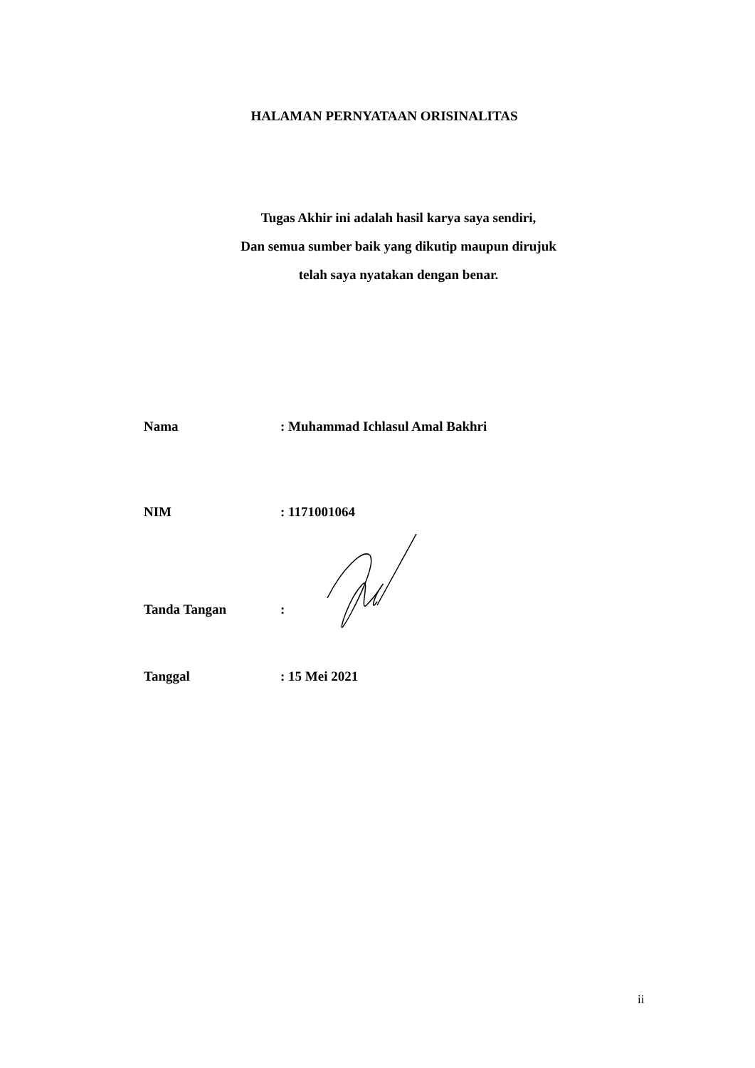HALAMAN PERNYATAAN ORISINALITAS
Tugas Akhir ini adalah hasil karya saya sendiri,
Dan semua sumber baik yang dikutip maupun dirujuk
telah saya nyatakan dengan benar.
Nama : Muhammad Ichlasul Amal Bakhri
NIM : 1171001064
Tanda Tangan
:
Tanggal : 15 Mei 2021
ii